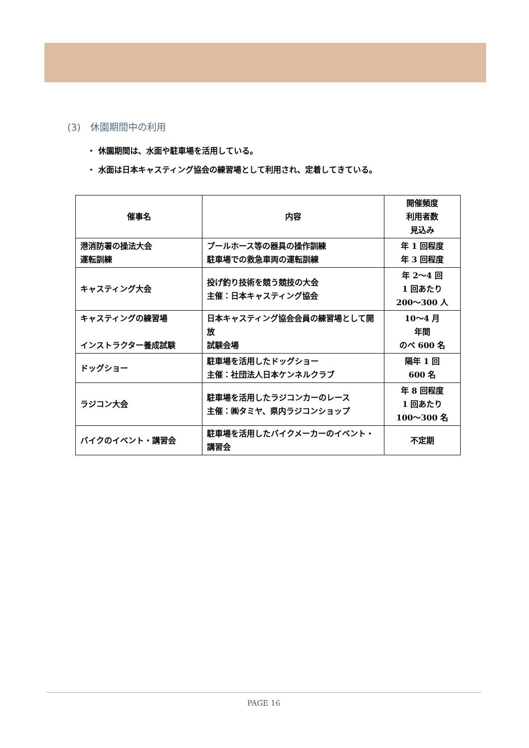(3)　休園期間中の利用
・ 休園期間は、水面や駐車場を活用している。
・ 水面は日本キャスティング協会の練習場として利用され、定着してきている。
| 催事名 | 内容 | 開催頻度 利用者数 見込み |
| --- | --- | --- |
| 港消防署の操法大会 運転訓練 | プールホース等の器具の操作訓練 駐車場での救急車両の運転訓練 | 年 1 回程度 年 3 回程度 |
| キャスティング大会 | 投げ釣り技術を競う競技の大会 主催：日本キャスティング協会 | 年 2〜4 回 1 回あたり 200〜300 人 |
| キャスティングの練習場 インストラクター養成試験 | 日本キャスティング協会会員の練習場として開放 試験会場 | 10〜4 月 年間 のべ 600 名 |
| ドッグショー | 駐車場を活用したドッグショー 主催：社団法人日本ケンネルクラブ | 隔年 1 回 600 名 |
| ラジコン大会 | 駐車場を活用したラジコンカーのレース 主催：㈱タミヤ、県内ラジコンショップ | 年 8 回程度 1 回あたり 100〜300 名 |
| バイクのイベント・講習会 | 駐車場を活用したバイクメーカーのイベント・講習会 | 不定期 |
PAGE 16